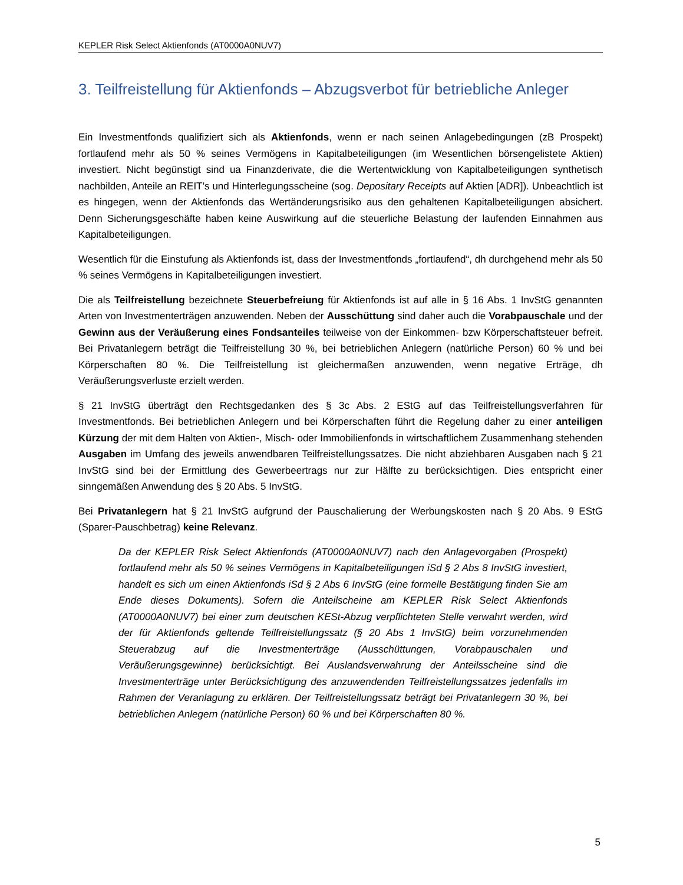KEPLER Risk Select Aktienfonds (AT0000A0NUV7)
3. Teilfreistellung für Aktienfonds – Abzugsverbot für betriebliche Anleger
Ein Investmentfonds qualifiziert sich als Aktienfonds, wenn er nach seinen Anlagebedingungen (zB Prospekt) fortlaufend mehr als 50 % seines Vermögens in Kapitalbeteiligungen (im Wesentlichen börsengelistete Aktien) investiert. Nicht begünstigt sind ua Finanzderivate, die die Wertentwicklung von Kapitalbeteiligungen synthetisch nachbilden, Anteile an REIT’s und Hinterlegungsscheine (sog. Depositary Receipts auf Aktien [ADR]). Unbeachtlich ist es hingegen, wenn der Aktienfonds das Wertänderungsrisiko aus den gehaltenen Kapitalbeteiligungen absichert. Denn Sicherungsgeschäfte haben keine Auswirkung auf die steuerliche Belastung der laufenden Einnahmen aus Kapitalbeteiligungen.
Wesentlich für die Einstufung als Aktienfonds ist, dass der Investmentfonds „fortlaufend“, dh durchgehend mehr als 50 % seines Vermögens in Kapitalbeteiligungen investiert.
Die als Teilfreistellung bezeichnete Steuerbefreiung für Aktienfonds ist auf alle in § 16 Abs. 1 InvStG genannten Arten von Investmenterträgen anzuwenden. Neben der Ausschüttung sind daher auch die Vorabpauschale und der Gewinn aus der Veräußerung eines Fondsanteiles teilweise von der Einkommen- bzw Körperschaftsteuer befreit. Bei Privatanlegern beträgt die Teilfreistellung 30 %, bei betrieblichen Anlegern (natürliche Person) 60 % und bei Körperschaften 80 %. Die Teilfreistellung ist gleichermaßen anzuwenden, wenn negative Erträge, dh Veräußerungsverluste erzielt werden.
§ 21 InvStG überträgt den Rechtsgedanken des § 3c Abs. 2 EStG auf das Teilfreistellungsverfahren für Investmentfonds. Bei betrieblichen Anlegern und bei Körperschaften führt die Regelung daher zu einer anteiligen Kürzung der mit dem Halten von Aktien-, Misch- oder Immobilienfonds in wirtschaftlichem Zusammenhang stehenden Ausgaben im Umfang des jeweils anwendbaren Teilfreistellungssatzes. Die nicht abziehbaren Ausgaben nach § 21 InvStG sind bei der Ermittlung des Gewerbeertrags nur zur Hälfte zu berücksichtigen. Dies entspricht einer sinngemäßen Anwendung des § 20 Abs. 5 InvStG.
Bei Privatanlegern hat § 21 InvStG aufgrund der Pauschalierung der Werbungskosten nach § 20 Abs. 9 EStG (Sparer-Pauschbetrag) keine Relevanz.
Da der KEPLER Risk Select Aktienfonds (AT0000A0NUV7) nach den Anlagevorgaben (Prospekt) fortlaufend mehr als 50 % seines Vermögens in Kapitalbeteiligungen iSd § 2 Abs 8 InvStG investiert, handelt es sich um einen Aktienfonds iSd § 2 Abs 6 InvStG (eine formelle Bestätigung finden Sie am Ende dieses Dokuments). Sofern die Anteilscheine am KEPLER Risk Select Aktienfonds (AT0000A0NUV7) bei einer zum deutschen KESt-Abzug verpflichteten Stelle verwahrt werden, wird der für Aktienfonds geltende Teilfreistellungssatz (§ 20 Abs 1 InvStG) beim vorzunehmenden Steuerabzug auf die Investmenterträge (Ausschüttungen, Vorabpauschalen und Veräußerungsgewinne) berücksichtigt. Bei Auslandsverwahrung der Anteilsscheine sind die Investmenterträge unter Berücksichtigung des anzuwendenden Teilfreistellungssatzes jedenfalls im Rahmen der Veranlagung zu erklären. Der Teilfreistellungssatz beträgt bei Privatanlegern 30 %, bei betrieblichen Anlegern (natürliche Person) 60 % und bei Körperschaften 80 %.
5